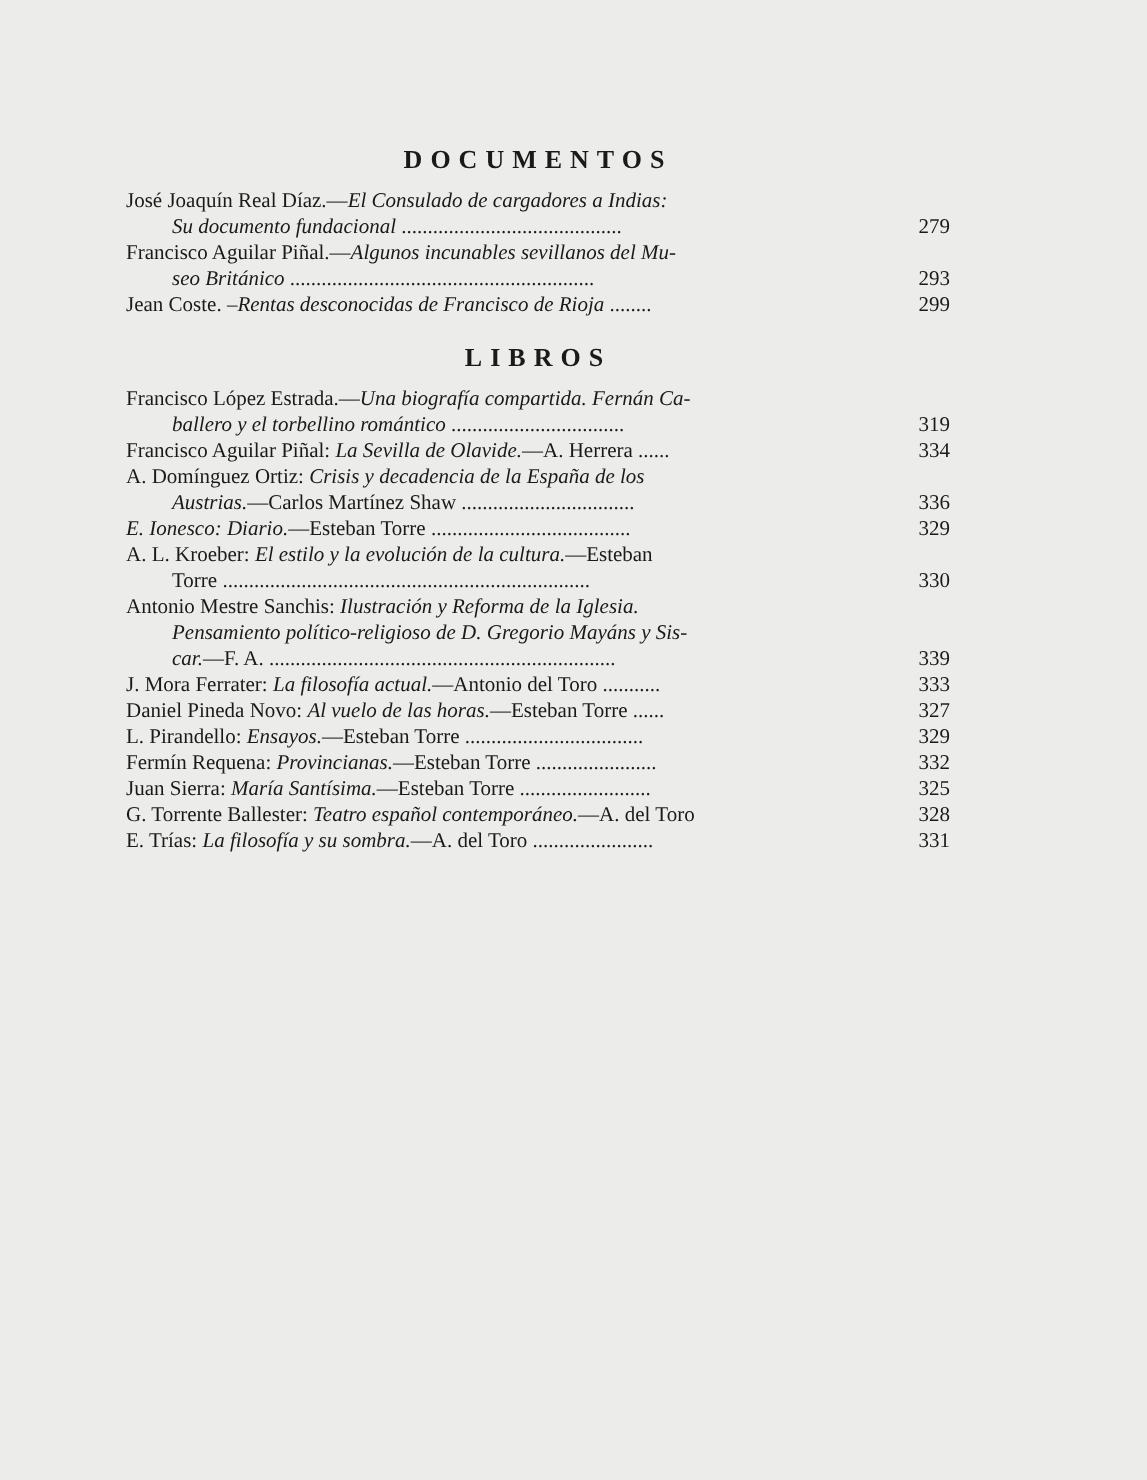DOCUMENTOS
José Joaquín Real Díaz.—El Consulado de cargadores a Indias:
Su documento fundacional ..........................................
279
Francisco Aguilar Piñal.—Algunos incunables sevillanos del Mu-
seo Británico ..........................................................
293
Jean Coste. –Rentas desconocidas de Francisco de Rioja ........
299
LIBROS
Francisco López Estrada.—Una biografía compartida. Fernán Ca-
ballero y el torbellino romántico .................................
319
Francisco Aguilar Piñal: La Sevilla de Olavide.—A. Herrera ......
334
A. Domínguez Ortiz: Crisis y decadencia de la España de los
Austrias.—Carlos Martínez Shaw .................................
336
E. Ionesco: Diario.—Esteban Torre ......................................
329
A. L. Kroeber: El estilo y la evolución de la cultura.—Esteban
Torre ......................................................................
330
Antonio Mestre Sanchis: Ilustración y Reforma de la Iglesia.
Pensamiento político-religioso de D. Gregorio Mayáns y Sis-
car.—F. A. ..................................................................
339
J. Mora Ferrater: La filosofía actual.—Antonio del Toro ...........
333
Daniel Pineda Novo: Al vuelo de las horas.—Esteban Torre ......
327
L. Pirandello: Ensayos.—Esteban Torre ..................................
329
Fermín Requena: Provincianas.—Esteban Torre .......................
332
Juan Sierra: María Santísima.—Esteban Torre .........................
325
G. Torrente Ballester: Teatro español contemporáneo.—A. del Toro
328
E. Trías: La filosofía y su sombra.—A. del Toro .......................
331